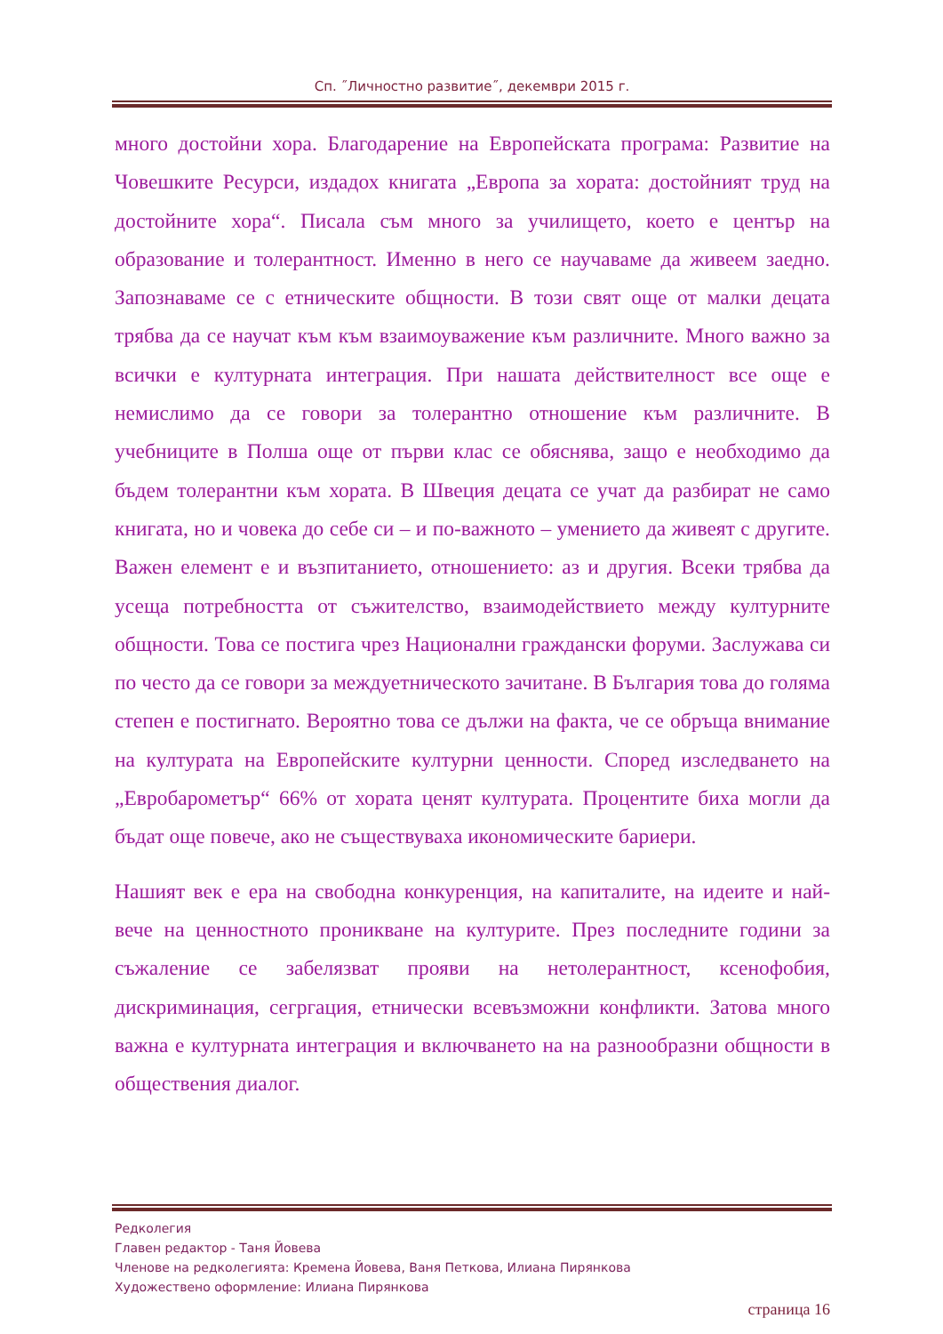Сп. ˝Личностно развитие˝, декември 2015 г.
много достойни хора. Благодарение на Европейската програма: Развитие на Човешките Ресурси, издадох книгата „Европа за хората: достойният труд на достойните хора“. Писала съм много за училището, което е център на образование и толерантност. Именно в него се научаваме да живеем заедно. Запознаваме се с етническите общности. В този свят още от малки децата трябва да се научат към към взаимоуважение към различните. Много важно за всички е културната интеграция. При нашата действителност все още е немислимо да се говори за толерантно отношение към различните. В учебниците в Полша още от първи клас се обяснява, защо е необходимо да бъдем толерантни към хората. В Швеция децата се учат да разбират не само книгата, но и човека до себе си – и по-важното – умението да живеят с другите. Важен елемент е и възпитанието, отношението: аз и другия. Всеки трябва да усеща потребността от съжителство, взаимодействието между културните общности. Това се постига чрез Национални граждански форуми. Заслужава си по често да се говори за междуетническото зачитане. В България това до голяма степен е постигнато. Вероятно това се дължи на факта, че се обръща внимание на културата на Европейските културни ценности. Според изследването на „Евробарометър“ 66% от хората ценят културата. Процентите биха могли да бъдат още повече, ако не съществуваха икономическите бариери.
Нашият век е ера на свободна конкуренция, на капиталите, на идеите и най-вече на ценностното проникване на културите. През последните години за съжаление се забелязват прояви на нетолерантност, ксенофобия, дискриминация, сегргация, етнически всевъзможни конфликти. Затова много важна е културната интеграция и включването на на разнообразни общности в обществения диалог.
Редколегия
Главен редактор - Таня Йовева
Членове на редколегията: Кремена Йовева, Ваня Петкова, Илиана Пирянкова
Художествено оформление: Илиана Пирянкова
страница 16